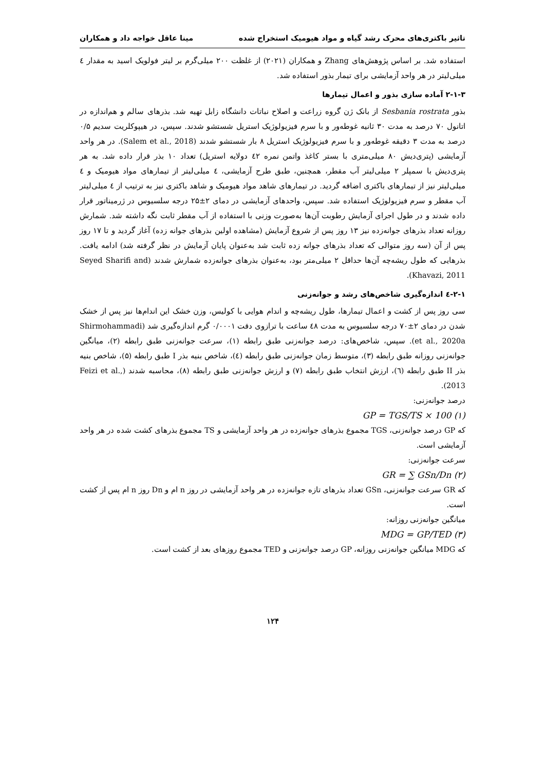تاثیر باکتری‌های محرک رشد گیاه و مواد هیومیک استخراج شده مینا عاقل خواجه داد و همکاران
استفاده شد. بر اساس پژوهش‌های Zhang و همکاران (۲۰۲۱) از غلظت ۲۰۰ میلی‌گرم بر لیتر فولویک اسید به مقدار ٤ میلی‌لیتر در هر واحد آزمایشی برای تیمار بذور استفاده شد.
۲-۱-۳ آماده سازی بذور و اعمال تیمارها
بذور Sesbania rostrata از بانک ژن گروه زراعت و اصلاح نباتات دانشگاه زابل تهیه شد. بذرهای سالم و هم‌اندازه در اتانول ۷۰ درصد به مدت ۳۰ ثانیه غوطه‌ور و با سرم فیزیولوژیک استریل شستشو شدند. سپس، در هیپوکلریت سدیم ۰/۵ درصد به مدت ۳ دقیقه غوطه‌ور و با سرم فیزیولوژیک استریل ۸ بار شستشو شدند (Salem et al., 2018). در هر واحد آزمایشی (پتری‌دیش ۸۰ میلی‌متری با بستر کاغذ واتمن نمره ٤۲ دولایه استریل) تعداد ۱۰ بذر قرار داده شد. به هر پتری‌دیش با سمپلر ۲ میلی‌لیتر آب مقطر، همچنین، طبق طرح آزمایشی، ٤ میلی‌لیتر از تیمارهای مواد هیومیک و ٤ میلی‌لیتر نیز از تیمارهای باکتری اضافه گردید. در تیمارهای شاهد مواد هیومیک و شاهد باکتری نیز به ترتیب از ٤ میلی‌لیتر آب مقطر و سرم فیزیولوژیک استفاده شد. سپس، واحدهای آزمایشی در دمای ۲±۲۵ درجه سلسیوس در ژرمیناتور قرار داده شدند و در طول اجرای آزمایش رطوبت آن‌ها به‌صورت وزنی با استفاده از آب مقطر ثابت نگه داشته شد. شمارش روزانه تعداد بذرهای جوانه‌زده نیز ۱۳ روز پس از شروع آزمایش (مشاهده اولین بذرهای جوانه زده) آغاز گردید و تا ۱۷ روز پس از آن (سه روز متوالی که تعداد بذرهای جوانه زده ثابت شد به‌عنوان پایان آزمایش در نظر گرفته شد) ادامه یافت. بذرهایی که طول ریشه‌چه آن‌ها حداقل ۲ میلی‌متر بود، به‌عنوان بذرهای جوانه‌زده شمارش شدند (Seyed Sharifi and Khavazi, 2011).
۲-۱-٤ اندازه‌گیری شاخص‌های رشد و جوانه‌زنی
سی روز پس از کشت و اعمال تیمارها، طول ریشه‌چه و اندام هوایی با کولیس، وزن خشک این اندام‌ها نیز پس از خشک شدن در دمای ۲±۷۰ درجه سلسیوس به مدت ٤۸ ساعت با ترازوی دقت ۰/۰۰۰۱ گرم اندازه‌گیری شد (Shirmohammadi et al., 2020a). سپس، شاخص‌های: درصد جوانه‌زنی طبق رابطه (۱)، سرعت جوانه‌زنی طبق رابطه (۲)، میانگین جوانه‌زنی روزانه طبق رابطه (۳)، متوسط زمان جوانه‌زنی طبق رابطه (٤)، شاخص بنیه بذر I طبق رابطه (۵)، شاخص بنیه بذر II طبق رابطه (٦)، ارزش انتخاب طبق رابطه (۷) و ارزش جوانه‌زنی طبق رابطه (۸)، محاسبه شدند (Feizi et al., 2013).
درصد جوانه‌زنی:
GP = TGS/TS × 100 (۱)
که GP درصد جوانه‌زنی، TGS مجموع بذرهای جوانه‌زده در هر واحد آزمایشی و TS مجموع بذرهای کشت شده در هر واحد آزمایشی است.
سرعت جوانه‌زنی:
GR = ∑ GSn/Dn (۲)
که GR سرعت جوانه‌زنی، GSn تعداد بذرهای تازه جوانه‌زده در هر واحد آزمایشی در روز n ام و Dn روز n ام پس از کشت است.
میانگین جوانه‌زنی روزانه:
MDG = GP/TED (۳)
که MDG میانگین جوانه‌زنی روزانه، GP درصد جوانه‌زنی و TED مجموع روزهای بعد از کشت است.
۱۲۴